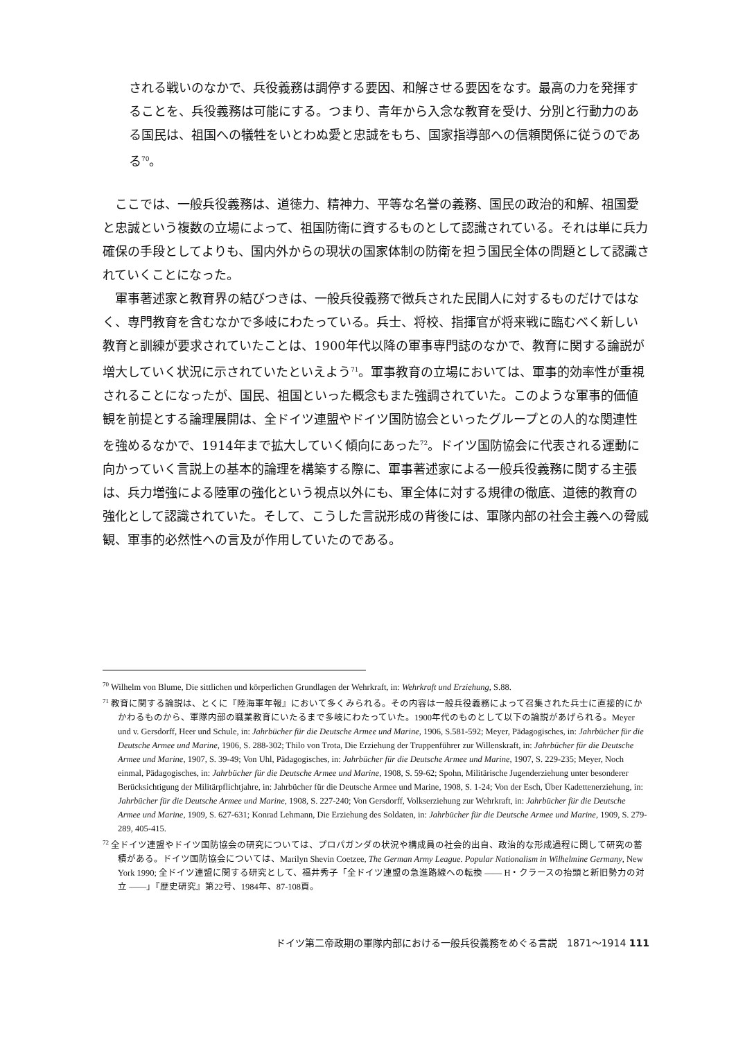される戦いのなかで、兵役義務は調停する要因、和解させる要因をなす。最高の力を発揮することを、兵役義務は可能にする。つまり、青年から入念な教育を受け、分別と行動力のある国民は、祖国への犠牲をいとわぬ愛と忠誠をもち、国家指導部への信頼関係に従うのである<sup>70</sup>。
ここでは、一般兵役義務は、道徳力、精神力、平等な名誉の義務、国民の政治的和解、祖国愛と忠誠という複数の立場によって、祖国防衛に資するものとして認識されている。それは単に兵力確保の手段としてよりも、国内外からの現状の国家体制の防衛を担う国民全体の問題として認識されていくことになった。
軍事著述家と教育界の結びつきは、一般兵役義務で徴兵された民間人に対するものだけではなく、専門教育を含むなかで多岐にわたっている。兵士、将校、指揮官が将来戦に臨むべく新しい教育と訓練が要求されていたことは、1900年代以降の軍事専門誌のなかで、教育に関する論説が増大していく状況に示されていたといえよう<sup>71</sup>。軍事教育の立場においては、軍事的効率性が重視されることになったが、国民、祖国といった概念もまた強調されていた。このような軍事的価値観を前提とする論理展開は、全ドイツ連盟やドイツ国防協会といったグループとの人的な関連性を強めるなかで、1914年まで拡大していく傾向にあった<sup>72</sup>。ドイツ国防協会に代表される運動に向かっていく言説上の基本的論理を構築する際に、軍事著述家による一般兵役義務に関する主張は、兵力増強による陸軍の強化という視点以外にも、軍全体に対する規律の徹底、道徳的教育の強化として認識されていた。そして、こうした言説形成の背後には、軍隊内部の社会主義への脅威観、軍事的必然性への言及が作用していたのである。
<sup>70</sup> Wilhelm von Blume, Die sittlichen und körperlichen Grundlagen der Wehrkraft, in: Wehrkraft und Erziehung, S.88.
<sup>71</sup> 教育に関する論説は、とくに『陸海軍年報』において多くみられる。その内容は一般兵役義務によって召集された兵士に直接的にかかわるものから、軍隊内部の職業教育にいたるまで多岐にわたっていた。1900年代のものとして以下の論説があげられる。Meyer und v. Gersdorff, Heer und Schule, in: Jahrbücher für die Deutsche Armee und Marine, 1906, S.581-592; Meyer, Pädagogisches, in: Jahrbücher für die Deutsche Armee und Marine, 1906, S. 288-302; Thilo von Trota, Die Erziehung der Truppenführer zur Willenskraft, in: Jahrbücher für die Deutsche Armee und Marine, 1907, S. 39-49; Von Uhl, Pädagogisches, in: Jahrbücher für die Deutsche Armee und Marine, 1907, S. 229-235; Meyer, Noch einmal, Pädagogisches, in: Jahrbücher für die Deutsche Armee und Marine, 1908, S. 59-62; Spohn, Militärische Jugenderziehung unter besonderer Berücksichtigung der Militärpflichtjahre, in: Jahrbücher für die Deutsche Armee und Marine, 1908, S. 1-24; Von der Esch, Über Kadettenerziehung, in: Jahrbücher für die Deutsche Armee und Marine, 1908, S. 227-240; Von Gersdorff, Volkserziehung zur Wehrkraft, in: Jahrbücher für die Deutsche Armee und Marine, 1909, S. 627-631; Konrad Lehmann, Die Erziehung des Soldaten, in: Jahrbücher für die Deutsche Armee und Marine, 1909, S. 279-289, 405-415.
<sup>72</sup> 全ドイツ連盟やドイツ国防協会の研究については、プロパガンダの状況や構成員の社会的出自、政治的な形成過程に関して研究の蓄積がある。ドイツ国防協会については、Marilyn Shevin Coetzee, The German Army League. Popular Nationalism in Wilhelmine Germany, New York 1990; 全ドイツ連盟に関する研究として、福井秀子「全ドイツ連盟の急進路線への転換 ―― H・クラースの抬頭と新旧勢力の対立 ――」『歴史研究』第22号、1984年、87-108頁。
ドイツ第二帝政期の軍隊内部における一般兵役義務をめぐる言説　1871〜1914 111